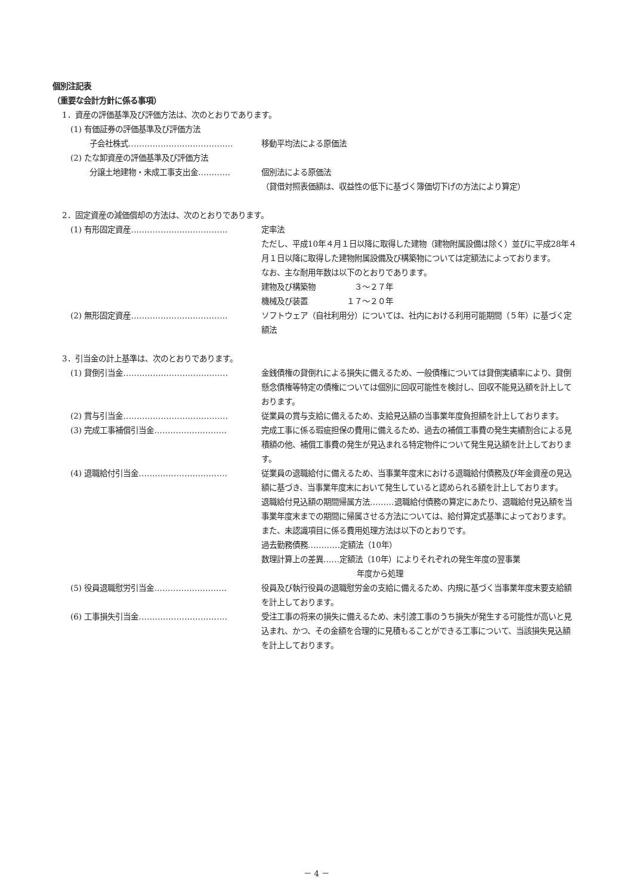個別注記表
（重要な会計方針に係る事項）
1．資産の評価基準及び評価方法は、次のとおりであります。
(1) 有価証券の評価基準及び評価方法
子会社株式………………………………… 移動平均法による原価法
(2) たな卸資産の評価基準及び評価方法
分譲土地建物・未成工事支出金………… 個別法による原価法
（貸借対照表価額は、収益性の低下に基づく簿価切下げの方法により算定）
2．固定資産の減価償却の方法は、次のとおりであります。
(1) 有形固定資産……………………………… 定率法
ただし、平成10年４月１日以降に取得した建物（建物附属設備は除く）並びに平成28年４月１日以降に取得した建物附属設備及び構築物については定額法によっております。
なお、主な耐用年数は以下のとおりであります。
建物及び構築物　　　　　３～２７年
機械及び装置　　　　　１７～２０年
(2) 無形固定資産……………………………… ソフトウェア（自社利用分）については、社内における利用可能期間（５年）に基づく定額法
3．引当金の計上基準は、次のとおりであります。
(1) 貸倒引当金………………………………… 金銭債権の貸倒れによる損失に備えるため、一般債権については貸倒実績率により、貸倒懸念債権等特定の債権については個別に回収可能性を検討し、回収不能見込額を計上しております。
(2) 賞与引当金………………………………… 従業員の賞与支給に備えるため、支給見込額の当事業年度負担額を計上しております。
(3) 完成工事補償引当金……………………… 完成工事に係る瑕疵担保の費用に備えるため、過去の補償工事費の発生実績割合による見積額の他、補償工事費の発生が見込まれる特定物件について発生見込額を計上しております。
(4) 退職給付引当金…………………………… 従業員の退職給付に備えるため、当事業年度末における退職給付債務及び年金資産の見込額に基づき、当事業年度末において発生していると認められる額を計上しております。
退職給付見込額の期間帰属方法………退職給付債務の算定にあたり、退職給付見込額を当事業年度末までの期間に帰属させる方法については、給付算定式基準によっております。
また、未認識項目に係る費用処理方法は以下のとおりです。
過去勤務債務…………定額法（10年）
数理計算上の差異……定額法（10年）によりそれぞれの発生年度の翌事業
年度から処理
(5) 役員退職慰労引当金……………………… 役員及び執行役員の退職慰労金の支給に備えるため、内規に基づく当事業年度末要支給額を計上しております。
(6) 工事損失引当金…………………………… 受注工事の将来の損失に備えるため、未引渡工事のうち損失が発生する可能性が高いと見込まれ、かつ、その金額を合理的に見積もることができる工事について、当該損失見込額を計上しております。
－ 4 －